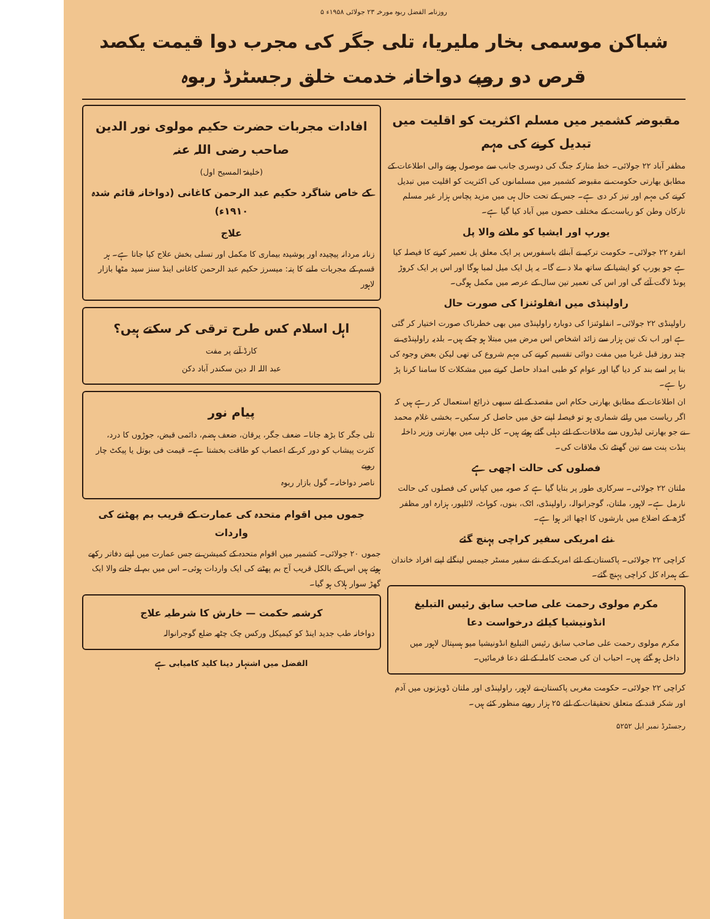روزنامہ الفضل ربوہ مورخہ ۲۳ جولائی ۱۹۵۸ء ۵
شباکن موسمی بخار ملیریا، تلی جگر کی مجرب دوا قیمت یکصد قرص دو روپے دواخانہ خدمت خلق رجسٹرڈ ربوہ
مقبوضہ کشمیر میں مسلم اکثریت کو اقلیت میں تبدیل کرنے کی مہم
مظفر آباد ۲۲ جولائی۔ خط متارکہ جنگ کی دوسری جانب سے موصول ہونے والی اطلاعات کے مطابق بھارتی حکومت نے مقبوضہ کشمیر میں مسلمانوں کی اکثریت کو اقلیت میں تبدیل کرنے کی مہم اور تیز کر دی ہے۔ جس کے تحت حال ہی میں مزید پچاس ہزار غیر مسلم تارکان وطن کو ریاست کے مختلف حصوں میں آباد کیا گیا ہے۔
یورپ اور ایشیا کو ملانے والا پل
انقرہ ۲۲ جولائی۔ حکومت ترکیہ نے آبنائے باسفورس پر ایک معلق پل تعمیر کرنے کا فیصلہ کیا ہے جو یورپ کو ایشیا کے ساتھ ملا دے گا۔ یہ پل ایک میل لمبا ہوگا اور اس پر ایک کروڑ پونڈ لاگت آئے گی اور اس کی تعمیر تین سال کے عرصہ میں مکمل ہوگی۔
راولپنڈی میں انفلوئنزا کی صورت حال
راولپنڈی ۲۲ جولائی۔ انفلوئنزا کی دوبارہ راولپنڈی میں بھی خطرناک صورت اختیار کر گئی ہے اور اب تک تین ہزار سے زائد اشخاص اس مرض میں مبتلا ہو چکے ہیں۔ بلدیہ راولپنڈی نے چند روز قبل غربا میں مفت دوائی تقسیم کرنے کی مہم شروع کی تھی لیکن بعض وجوہ کی بنا پر اسے بند کر دیا گیا اور عوام کو طبی امداد حاصل کرنے میں مشکلات کا سامنا کرنا پڑ رہا ہے۔
ان اطلاعات کے مطابق بھارتی حکام اس مقصد کے لئے سبھی ذرائع استعمال کر رہے ہیں کہ اگر ریاست میں رائے شماری ہو تو فیصلہ اپنے حق میں حاصل کر سکیں۔ بخشی غلام محمد نے جو بھارتی لیڈروں سے ملاقات کے لئے دہلی گئے ہوئے ہیں۔ کل دہلی میں بھارتی وزیر داخلہ پنڈت پنت سے تین گھنٹے تک ملاقات کی۔
فصلوں کی حالت اچھی ہے
ملتان ۲۲ جولائی۔ سرکاری طور پر بتایا گیا ہے کہ صوبہ میں کپاس کی فصلوں کی حالت نارمل ہے۔ لاہور، ملتان، گوجرانوالہ، راولپنڈی، اٹک، بنوں، کوہاٹ، لائلپور، ہزارہ اور مظفر گڑھ کے اضلاع میں بارشوں کا اچھا اثر ہوا ہے۔
نئے امریکی سفیر کراچی پہنچ گئے
کراچی ۲۲ جولائی۔ پاکستان کے لئے امریکہ کے نئے سفیر مسٹر جیمس لینگلے اپنے افراد خاندان کے ہمراہ کل کراچی پہنچ گئے۔
مکرم مولوی رحمت علی صاحب سابق رئیس التبلیغ انڈونیشیا کیلئے درخواست دعا
مکرم مولوی رحمت علی صاحب سابق رئیس التبلیغ انڈونیشیا میو ہسپتال لاہور میں داخل ہو گئے ہیں۔ احباب ان کی صحت کاملہ کے لئے دعا فرمائیں۔
کراچی ۲۲ جولائی۔ حکومت مغربی پاکستان نے لاہور، راولپنڈی اور ملتان ڈویژنوں میں آدم اور شکر قند کے متعلق تحقیقات کے لئے ۲۵ ہزار روپے منظور کئے ہیں۔
افادات مجربات حضرت حکیم مولوی نور الدین صاحب رضی اللہ عنہ
(خلیفۃ المسیح اول)
کے خاص شاگرد حکیم عبد الرحمن کاغانی (دواخانہ قائم شدہ ۱۹۱۰ء)
علاج
زنانہ مردانہ پیچیدہ اور پوشیدہ بیماری کا مکمل اور تسلی بخش علاج کیا جاتا ہے۔ ہر قسم کے مجربات ملنے کا پتہ: میسرز حکیم عبد الرحمن کاغانی اینڈ سنز سید مٹھا بازار لاہور
اہل اسلام کس طرح ترقی کر سکتے ہیں؟
کارڈ آنے پر مفت
عبد اللہ الہ دین سکندر آباد دکن
پیام نور
تلی جگر کا بڑھ جانا۔ ضعف جگر، یرقان، ضعف ہضم، دائمی قبض، جوڑوں کا درد، کثرت پیشاب کو دور کر کے اعصاب کو طاقت بخشتا ہے۔ قیمت فی بوتل یا پیکٹ چار روپے
ناصر دواخانہ۔ گول بازار ربوہ
جموں میں اقوام متحدہ کی عمارت کے قریب بم پھٹنے کی واردات
جموں ۲۰ جولائی۔ کشمیر میں اقوام متحدہ کے کمیشن نے جس عمارت میں اپنے دفاتر رکھے ہوئے ہیں اس کے بالکل قریب آج بم پھٹنے کی ایک واردات ہوئی۔ اس میں بم لے جانے والا ایک گھڑ سوار ہلاک ہو گیا۔
کرشمہ حکمت — خارش کا شرطیہ علاج
دواخانہ طب جدید اینڈ کو کیمیکل ورکس چک چٹھہ ضلع گوجرانوالہ
الفضل میں اشتہار دینا کلید کامیابی ہے
رجسٹرڈ نمبر ایل ۵۲۵۲